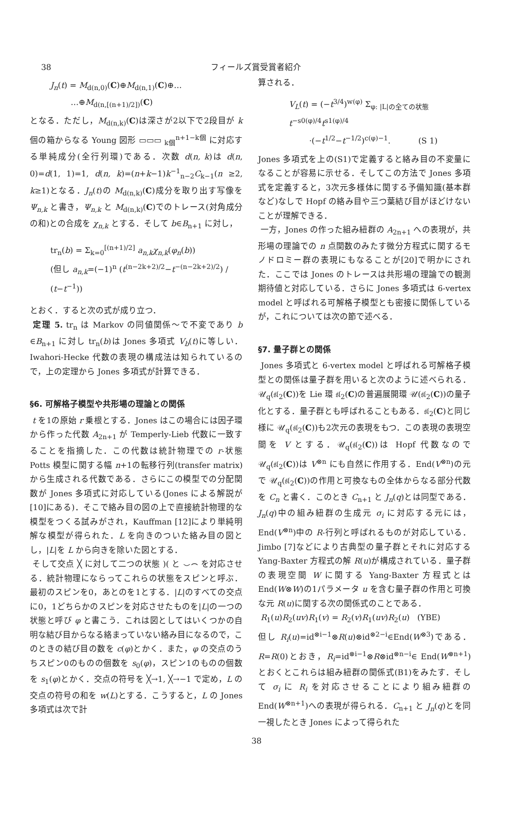38 フィールズ賞受賞者紹介
J<sub>n</sub>(t) = M<sub>d(n,0)</sub>(C)⊕M<sub>d(n,1)</sub>(C)⊕…
…⊕M<sub>d(n,[(n+1)/2])</sub>(C)
となる．ただし，M<sub>d(n,k)</sub>(C)は深さが2以下で2段目が k 個の箱からなる Young 図形 ▭▭▭ <sub>k個</sub><sup>n+1−k個</sup> に対応する単純成分(全行列環)である．次数 d(n, k)は d(n, 0)=d(1, 1)=1, d(n, k)=(n+k−1)k<sup>−1</sup><sub>n−2</sub>C<sub>k−1</sub>(n ≥2, k≥1)となる．J<sub>n</sub>(t)の M<sub>d(n,k)</sub>(C)成分を取り出す写像を Ψ<sub>n,k</sub> と書き，Ψ<sub>n,k</sub> と M<sub>d(n,k)</sub>(C)でのトレース(対角成分の和)との合成を χ<sub>n,k</sub> とする．そして b∈B<sub>n+1</sub> に対し，
tr<sub>n</sub>(b) = Σ<sub>k=0</sub><sup>[(n+1)/2]</sup> a<sub>n,k</sub>χ<sub>n,k</sub>(φ<sub>n</sub>(b))
(但し a<sub>n,k</sub>=(−1)<sup>n</sup> (t<sup>(n−2k+2)/2</sup>−t<sup>−(n−2k+2)/2</sup>) / (t−t<sup>−1</sup>))
とおく．すると次の式が成り立つ．
定理 5. tr<sub>n</sub> は Markov の同値関係〜で不変であり b ∈B<sub>n+1</sub> に対し tr<sub>n</sub>(b)は Jones 多項式 V<sub>b</sub>(t)に等しい．Iwahori-Hecke 代数の表現の構成法は知られているので，上の定理から Jones 多項式が計算できる．
§6. 可解格子模型や共形場の理論との関係
t を1の原始 r 乗根とする．Jones はこの場合には因子環から作った代数 A<sub>2n+1</sub> が Temperly-Lieb 代数に一致することを指摘した．この代数は統計物理での r-状態 Potts 模型に関する幅 n+1の転移行列(transfer matrix)から生成される代数である．さらにこの模型での分配関数が Jones 多項式に対応している(Jones による解説が[10]にある)．そこで絡み目の図の上で直接統計物理的な模型をつくる試みがされ，Kauffman [12]により単純明解な模型が得られた．L を向きのついた絡み目の図とし，|L|を L から向きを除いた図とする．
そして交点 ╳ に対して二つの状態 )( と ⌣⌢ を対応させる．統計物理にならってこれらの状態をスピンと呼ぶ．最初のスピンを0，あとのを1とする．|L|のすべての交点に0，1どちらかのスピンを対応させたものを|L|の一つの状態と呼び φ と書こう．これは図としてはいくつかの自明な結び目からなる絡まっていない絡み目になるので，このときの結び目の数を c(φ)とかく．また，φ の交点のうちスピン0のものの個数を s<sub>0</sub>(φ)，スピン1のものの個数を s<sub>1</sub>(φ)とかく．交点の符号を ╳→1, ╳→−1 で定め，L の交点の符号の和を w(L)とする．こうすると，L の Jones 多項式は次で計
算される．
V<sub>L</sub>(t) = (−t<sup>3/4</sup>)<sup>w(φ)</sup> Σ<sub>φ: |L|の全ての状態</sub> t<sup>−s0(φ)/4</sup>t<sup>s1(φ)/4</sup>
·(−t<sup>1/2</sup>−t<sup>−1/2</sup>)<sup>c(φ)−1</sup>. (S 1)
Jones 多項式を上の(S1)で定義すると絡み目の不変量になることが容易に示せる．そしてこの方法で Jones 多項式を定義すると，3次元多様体に関する予備知識(基本群など)なしで Hopf の絡み目や三つ葉結び目がほどけないことが理解できる．
一方，Jones の作った組み紐群の A<sub>2n+1</sub> への表現が，共形場の理論での n 点関数のみたす微分方程式に関するモノドロミー群の表現にもなることが[20]で明かにされた．ここでは Jones のトレースは共形場の理論での観測期待値と対応している．さらに Jones 多項式は 6-vertex model と呼ばれる可解格子模型とも密接に関係しているが，これについては次の節で述べる．
§7. 量子群との関係
Jones 多項式と 6-vertex model と呼ばれる可解格子模型との関係は量子群を用いると次のように述べられる．𝒰<sub>q</sub>(𝔰𝔩<sub>2</sub>(C))を Lie 環 𝔰𝔩<sub>2</sub>(C)の普遍展開環 𝒰(𝔰𝔩<sub>2</sub>(C))の量子化とする．量子群とも呼ばれることもある．𝔰𝔩<sub>2</sub>(C)と同じ様に 𝒰<sub>q</sub>(𝔰𝔩<sub>2</sub>(C))も2次元の表現をもつ．この表現の表現空間を V とする．𝒰<sub>q</sub>(𝔰𝔩<sub>2</sub>(C))は Hopf 代数なので 𝒰<sub>q</sub>(𝔰𝔩<sub>2</sub>(C))は V<sup>⊗n</sup> にも自然に作用する．End(V<sup>⊗n</sup>)の元で 𝒰<sub>q</sub>(𝔰𝔩<sub>2</sub>(C))の作用と可換なもの全体からなる部分代数を C<sub>n</sub> と書く．このとき C<sub>n+1</sub> と J<sub>n</sub>(q)とは同型である．J<sub>n</sub>(q)中の組み紐群の生成元 σ<sub>i</sub> に対応する元には，End(V<sup>⊗n</sup>)中の R-行列と呼ばれるものが対応している．Jimbo [7]などにより古典型の量子群とそれに対応する Yang-Baxter 方程式の解 R(u)が構成されている．量子群の表現空間 W に関する Yang-Baxter 方程式とは End(W⊗W)の1パラメータ u を含む量子群の作用と可換な元 R(u)に関する次の関係式のことである．
R<sub>1</sub>(u)R<sub>2</sub>(uv)R<sub>1</sub>(v) = R<sub>2</sub>(v)R<sub>1</sub>(uv)R<sub>2</sub>(u) (YBE)
但し R<sub>i</sub>(u)=id<sup>⊗i−1</sup>⊗R(u)⊗id<sup>⊗2−i</sup>∈End(W<sup>⊗3</sup>)である．R=R(0)とおき，R<sub>i</sub>=id<sup>⊗i−1</sup>⊗R⊗id<sup>⊗n−i</sup>∈ End(W<sup>⊗n+1</sup>)とおくとこれらは組み紐群の関係式(B1)をみたす．そして σ<sub>i</sub> に R<sub>i</sub> を対応させることにより組み紐群の End(W<sup>⊗n+1</sup>)への表現が得られる．C<sub>n+1</sub> と J<sub>n</sub>(q)とを同一視したとき Jones によって得られた
38